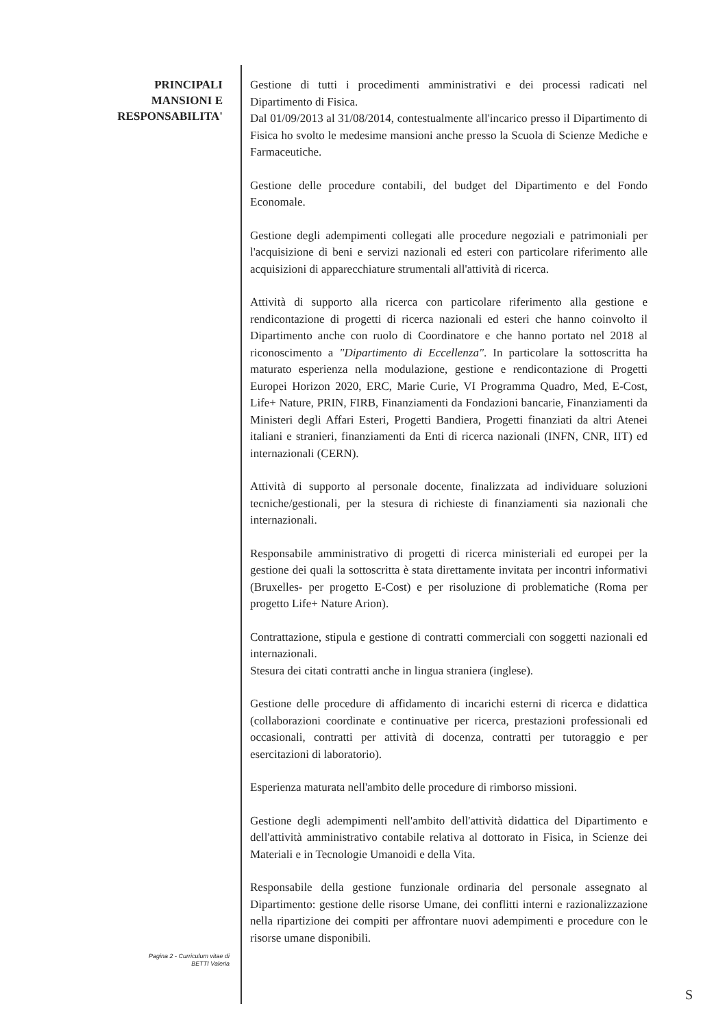PRINCIPALI
MANSIONI E
RESPONSABILITA'
Gestione di tutti i procedimenti amministrativi e dei processi radicati nel Dipartimento di Fisica.
Dal 01/09/2013 al 31/08/2014, contestualmente all'incarico presso il Dipartimento di Fisica ho svolto le medesime mansioni anche presso la Scuola di Scienze Mediche e Farmaceutiche.
Gestione delle procedure contabili, del budget del Dipartimento e del Fondo Economale.
Gestione degli adempimenti collegati alle procedure negoziali e patrimoniali per l'acquisizione di beni e servizi nazionali ed esteri con particolare riferimento alle acquisizioni di apparecchiature strumentali all'attività di ricerca.
Attività di supporto alla ricerca con particolare riferimento alla gestione e rendicontazione di progetti di ricerca nazionali ed esteri che hanno coinvolto il Dipartimento anche con ruolo di Coordinatore e che hanno portato nel 2018 al riconoscimento a "Dipartimento di Eccellenza". In particolare la sottoscritta ha maturato esperienza nella modulazione, gestione e rendicontazione di Progetti Europei Horizon 2020, ERC, Marie Curie, VI Programma Quadro, Med, E-Cost, Life+ Nature, PRIN, FIRB, Finanziamenti da Fondazioni bancarie, Finanziamenti da Ministeri degli Affari Esteri, Progetti Bandiera, Progetti finanziati da altri Atenei italiani e stranieri, finanziamenti da Enti di ricerca nazionali (INFN, CNR, IIT) ed internazionali (CERN).
Attività di supporto al personale docente, finalizzata ad individuare soluzioni tecniche/gestionali, per la stesura di richieste di finanziamenti sia nazionali che internazionali.
Responsabile amministrativo di progetti di ricerca ministeriali ed europei per la gestione dei quali la sottoscritta è stata direttamente invitata per incontri informativi (Bruxelles- per progetto E-Cost) e per risoluzione di problematiche (Roma per progetto Life+ Nature Arion).
Contrattazione, stipula e gestione di contratti commerciali con soggetti nazionali ed internazionali.
Stesura dei citati contratti anche in lingua straniera (inglese).
Gestione delle procedure di affidamento di incarichi esterni di ricerca e didattica (collaborazioni coordinate e continuative per ricerca, prestazioni professionali ed occasionali, contratti per attività di docenza, contratti per tutoraggio e per esercitazioni di laboratorio).
Esperienza maturata nell'ambito delle procedure di rimborso missioni.
Gestione degli adempimenti nell'ambito dell'attività didattica del Dipartimento e dell'attività amministrativo contabile relativa al dottorato in Fisica, in Scienze dei Materiali e in Tecnologie Umanoidi e della Vita.
Responsabile della gestione funzionale ordinaria del personale assegnato al Dipartimento: gestione delle risorse Umane, dei conflitti interni e razionalizzazione nella ripartizione dei compiti per affrontare nuovi adempimenti e procedure con le risorse umane disponibili.
Pagina 2 - Curriculum vitae di
BETTI Valeria
S